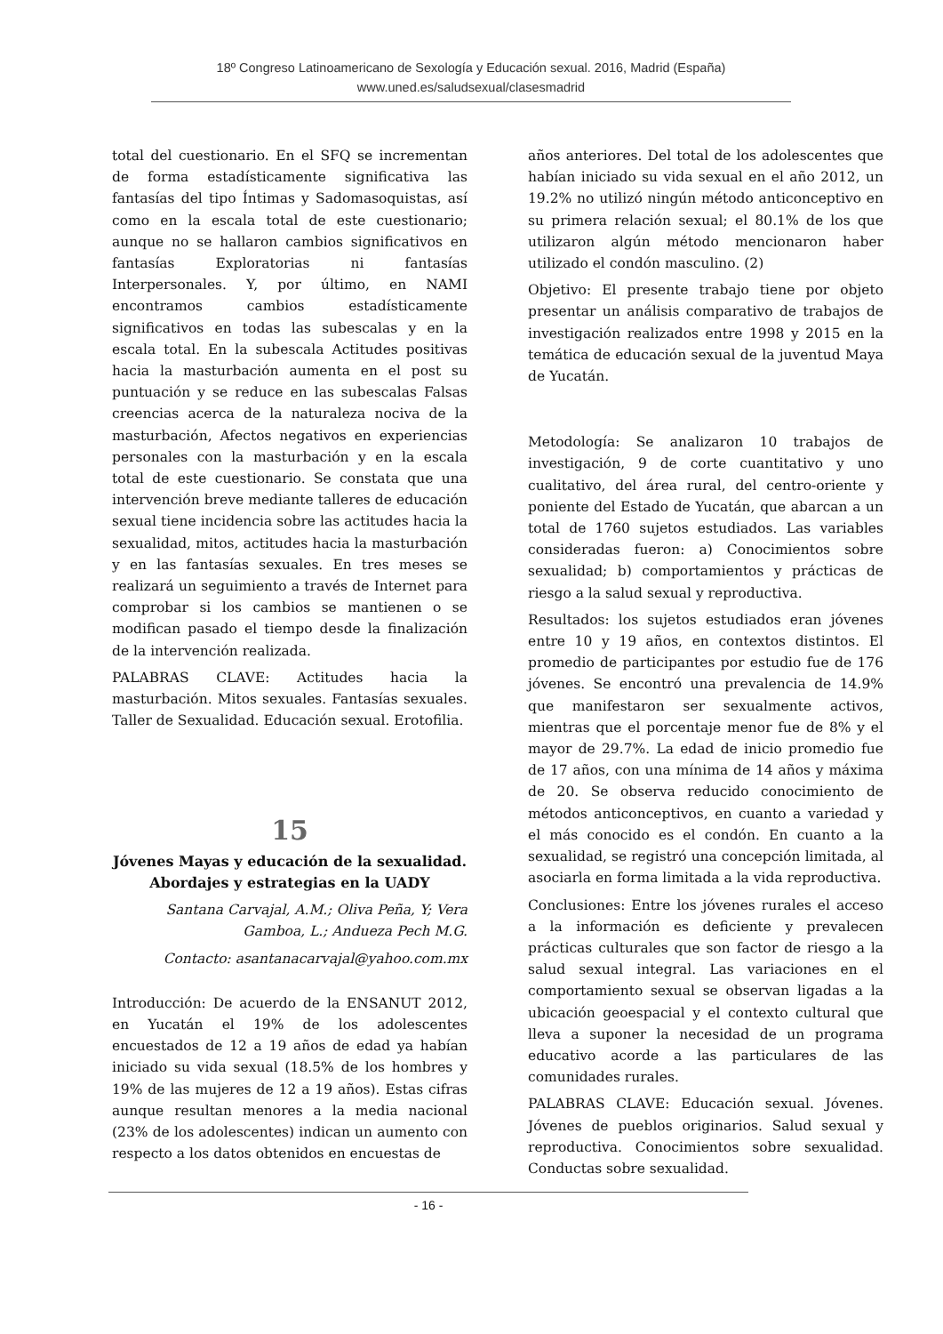18º Congreso Latinoamericano de Sexología y Educación sexual. 2016, Madrid (España)
www.uned.es/saludsexual/clasesmadrid
total del cuestionario. En el SFQ se incrementan de forma estadísticamente significativa las fantasías del tipo Íntimas y Sadomasoquistas, así como en la escala total de este cuestionario; aunque no se hallaron cambios significativos en fantasías Exploratorias ni fantasías Interpersonales. Y, por último, en NAMI encontramos cambios estadísticamente significativos en todas las subescalas y en la escala total. En la subescala Actitudes positivas hacia la masturbación aumenta en el post su puntuación y se reduce en las subescalas Falsas creencias acerca de la naturaleza nociva de la masturbación, Afectos negativos en experiencias personales con la masturbación y en la escala total de este cuestionario. Se constata que una intervención breve mediante talleres de educación sexual tiene incidencia sobre las actitudes hacia la sexualidad, mitos, actitudes hacia la masturbación y en las fantasías sexuales. En tres meses se realizará un seguimiento a través de Internet para comprobar si los cambios se mantienen o se modifican pasado el tiempo desde la finalización de la intervención realizada.
PALABRAS CLAVE: Actitudes hacia la masturbación. Mitos sexuales. Fantasías sexuales. Taller de Sexualidad. Educación sexual. Erotofilia.
15
Jóvenes Mayas y educación de la sexualidad. Abordajes y estrategias en la UADY
Santana Carvajal, A.M.; Oliva Peña, Y; Vera Gamboa, L.; Andueza Pech M.G.
Contacto: asantanacarvajal@yahoo.com.mx
Introducción: De acuerdo de la ENSANUT 2012, en Yucatán el 19% de los adolescentes encuestados de 12 a 19 años de edad ya habían iniciado su vida sexual (18.5% de los hombres y 19% de las mujeres de 12 a 19 años). Estas cifras aunque resultan menores a la media nacional (23% de los adolescentes) indican un aumento con respecto a los datos obtenidos en encuestas de
años anteriores. Del total de los adolescentes que habían iniciado su vida sexual en el año 2012, un 19.2% no utilizó ningún método anticonceptivo en su primera relación sexual; el 80.1% de los que utilizaron algún método mencionaron haber utilizado el condón masculino. (2)
Objetivo: El presente trabajo tiene por objeto presentar un análisis comparativo de trabajos de investigación realizados entre 1998 y 2015 en la temática de educación sexual de la juventud Maya de Yucatán.
Metodología: Se analizaron 10 trabajos de investigación, 9 de corte cuantitativo y uno cualitativo, del área rural, del centro-oriente y poniente del Estado de Yucatán, que abarcan a un total de 1760 sujetos estudiados. Las variables consideradas fueron: a) Conocimientos sobre sexualidad; b) comportamientos y prácticas de riesgo a la salud sexual y reproductiva.
Resultados: los sujetos estudiados eran jóvenes entre 10 y 19 años, en contextos distintos. El promedio de participantes por estudio fue de 176 jóvenes. Se encontró una prevalencia de 14.9% que manifestaron ser sexualmente activos, mientras que el porcentaje menor fue de 8% y el mayor de 29.7%. La edad de inicio promedio fue de 17 años, con una mínima de 14 años y máxima de 20. Se observa reducido conocimiento de métodos anticonceptivos, en cuanto a variedad y el más conocido es el condón. En cuanto a la sexualidad, se registró una concepción limitada, al asociarla en forma limitada a la vida reproductiva.
Conclusiones: Entre los jóvenes rurales el acceso a la información es deficiente y prevalecen prácticas culturales que son factor de riesgo a la salud sexual integral. Las variaciones en el comportamiento sexual se observan ligadas a la ubicación geoespacial y el contexto cultural que lleva a suponer la necesidad de un programa educativo acorde a las particulares de las comunidades rurales.
PALABRAS CLAVE: Educación sexual. Jóvenes. Jóvenes de pueblos originarios. Salud sexual y reproductiva. Conocimientos sobre sexualidad. Conductas sobre sexualidad.
- 16 -